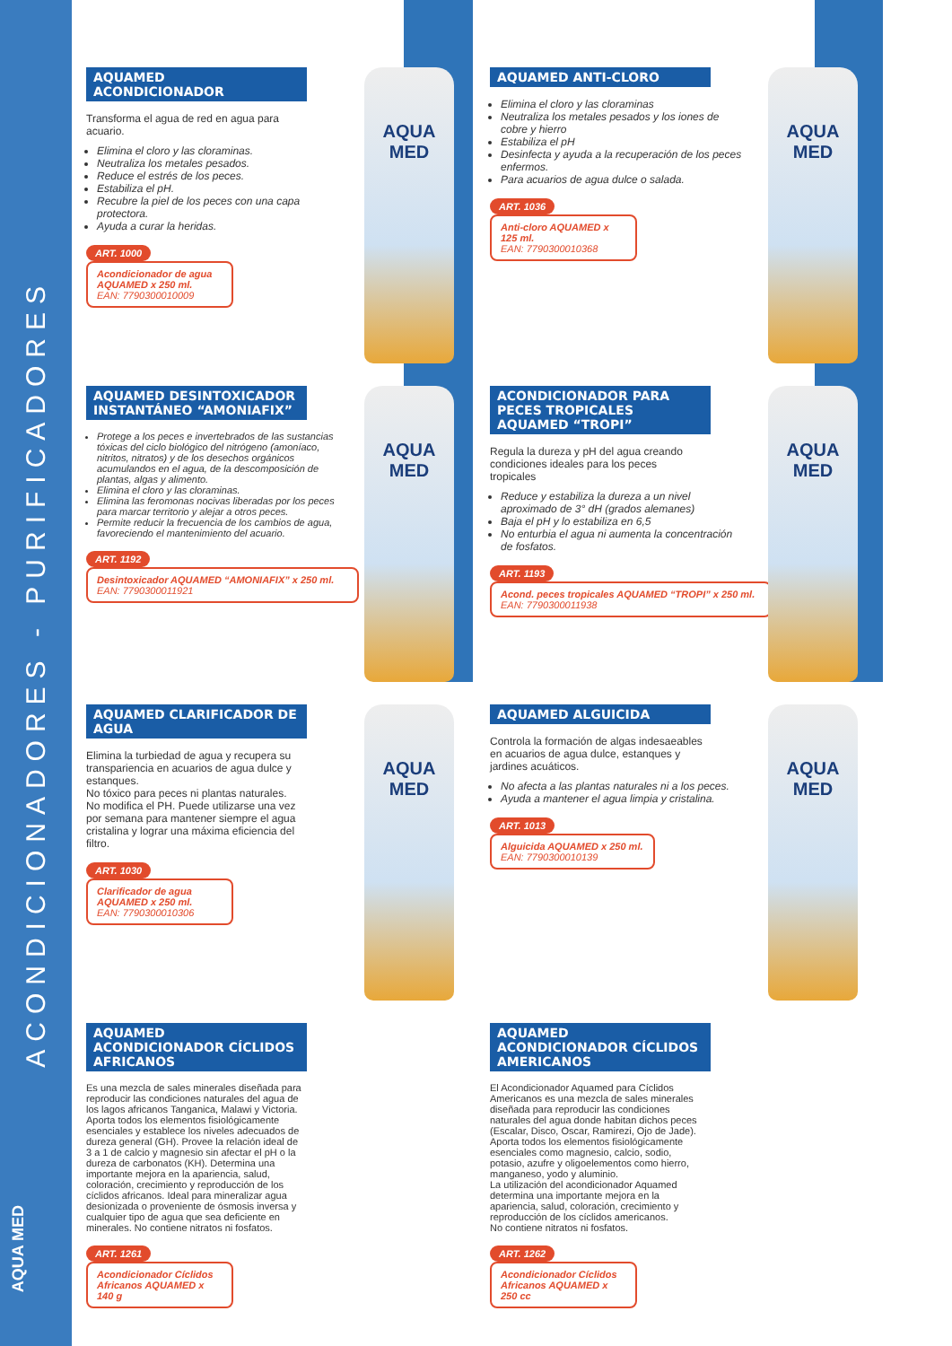ACONDICIONADORES - PURIFICADORES
AQUA MED
AQUAMED ACONDICIONADOR
Transforma el agua de red en agua para acuario.
Elimina el cloro y las cloraminas.
Neutraliza los metales pesados.
Reduce el estrés de los peces.
Estabiliza el pH.
Recubre la piel de los peces con una capa protectora.
Ayuda a curar la heridas.
ART. 1000
Acondicionador de agua AQUAMED x 250 ml.
EAN: 7790300010009
AQUA MED
AQUAMED ANTI-CLORO
Elimina el cloro y las cloraminas
Neutraliza los metales pesados y los iones de cobre y hierro
Estabiliza el pH
Desinfecta y ayuda a la recuperación de los peces enfermos.
Para acuarios de agua dulce o salada.
ART. 1036
Anti-cloro AQUAMED x 125 ml.
EAN: 7790300010368
AQUA MED
AQUAMED DESINTOXICADOR INSTANTÁNEO “AMONIAFIX”
Protege a los peces e invertebrados de las sustancias tóxicas del ciclo biológico del nitrógeno (amoníaco, nitritos, nitratos) y de los desechos orgánicos acumulandos en el agua, de la descomposición de plantas, algas y alimento.
Elimina el cloro y las cloraminas.
Elimina las feromonas nocivas liberadas por los peces para marcar territorio y alejar a otros peces.
Permite reducir la frecuencia de los cambios de agua, favoreciendo el mantenimiento del acuario.
ART. 1192
Desintoxicador AQUAMED “AMONIAFIX” x 250 ml.
EAN: 7790300011921
AQUA MED
ACONDICIONADOR PARA PECES TROPICALES AQUAMED “TROPI”
Regula la dureza y pH del agua creando condiciones ideales para los peces tropicales
Reduce y estabiliza la dureza a un nivel aproximado de 3° dH (grados alemanes)
Baja el pH y lo estabiliza en 6,5
No enturbia el agua ni aumenta la concentración de fosfatos.
ART. 1193
Acond. peces tropicales AQUAMED “TROPI” x 250 ml.
EAN: 7790300011938
AQUA MED
AQUAMED CLARIFICADOR DE AGUA
Elimina la turbiedad de agua y recupera su transpariencia en acuarios de agua dulce y estanques.
No tóxico para peces ni plantas naturales. No modifica el PH. Puede utilizarse una vez por semana para mantener siempre el agua cristalina y lograr una máxima eficiencia del filtro.
ART. 1030
Clarificador de agua AQUAMED x 250 ml.
EAN: 7790300010306
AQUA MED
AQUAMED ALGUICIDA
Controla la formación de algas indesaeables en acuarios de agua dulce, estanques y jardines acuáticos.
No afecta a las plantas naturales ni a los peces.
Ayuda a mantener el agua limpia y cristalina.
ART. 1013
Alguicida AQUAMED x 250 ml.
EAN: 7790300010139
AQUA MED
AQUAMED ACONDICIONADOR CÍCLIDOS AFRICANOS
Es una mezcla de sales minerales diseñada para reproducir las condiciones naturales del agua de los lagos africanos Tanganica, Malawi y Victoria. Aporta todos los elementos fisiológicamente esenciales y establece los niveles adecuados de dureza general (GH). Provee la relación ideal de 3 a 1 de calcio y magnesio sin afectar el pH o la dureza de carbonatos (KH). Determina una importante mejora en la apariencia, salud, coloración, crecimiento y reproducción de los cíclidos africanos. Ideal para mineralizar agua desionizada o proveniente de ósmosis inversa y cualquier tipo de agua que sea deficiente en minerales. No contiene nitratos ni fosfatos.
ART. 1261
Acondicionador Cíclidos Africanos AQUAMED x 140 g
AQUAMED ACONDICIONADOR CÍCLIDOS AMERICANOS
El Acondicionador Aquamed para Cíclidos Americanos es una mezcla de sales minerales diseñada para reproducir las condiciones naturales del agua donde habitan dichos peces (Escalar, Disco, Oscar, Ramirezi, Ojo de Jade). Aporta todos los elementos fisiológicamente esenciales como magnesio, calcio, sodio, potasio, azufre y oligoelementos como hierro, manganeso, yodo y aluminio.
La utilización del acondicionador Aquamed determina una importante mejora en la apariencia, salud, coloración, crecimiento y reproducción de los cíclidos americanos.
No contiene nitratos ni fosfatos.
ART. 1262
Acondicionador Cíclidos Africanos AQUAMED x 250 cc